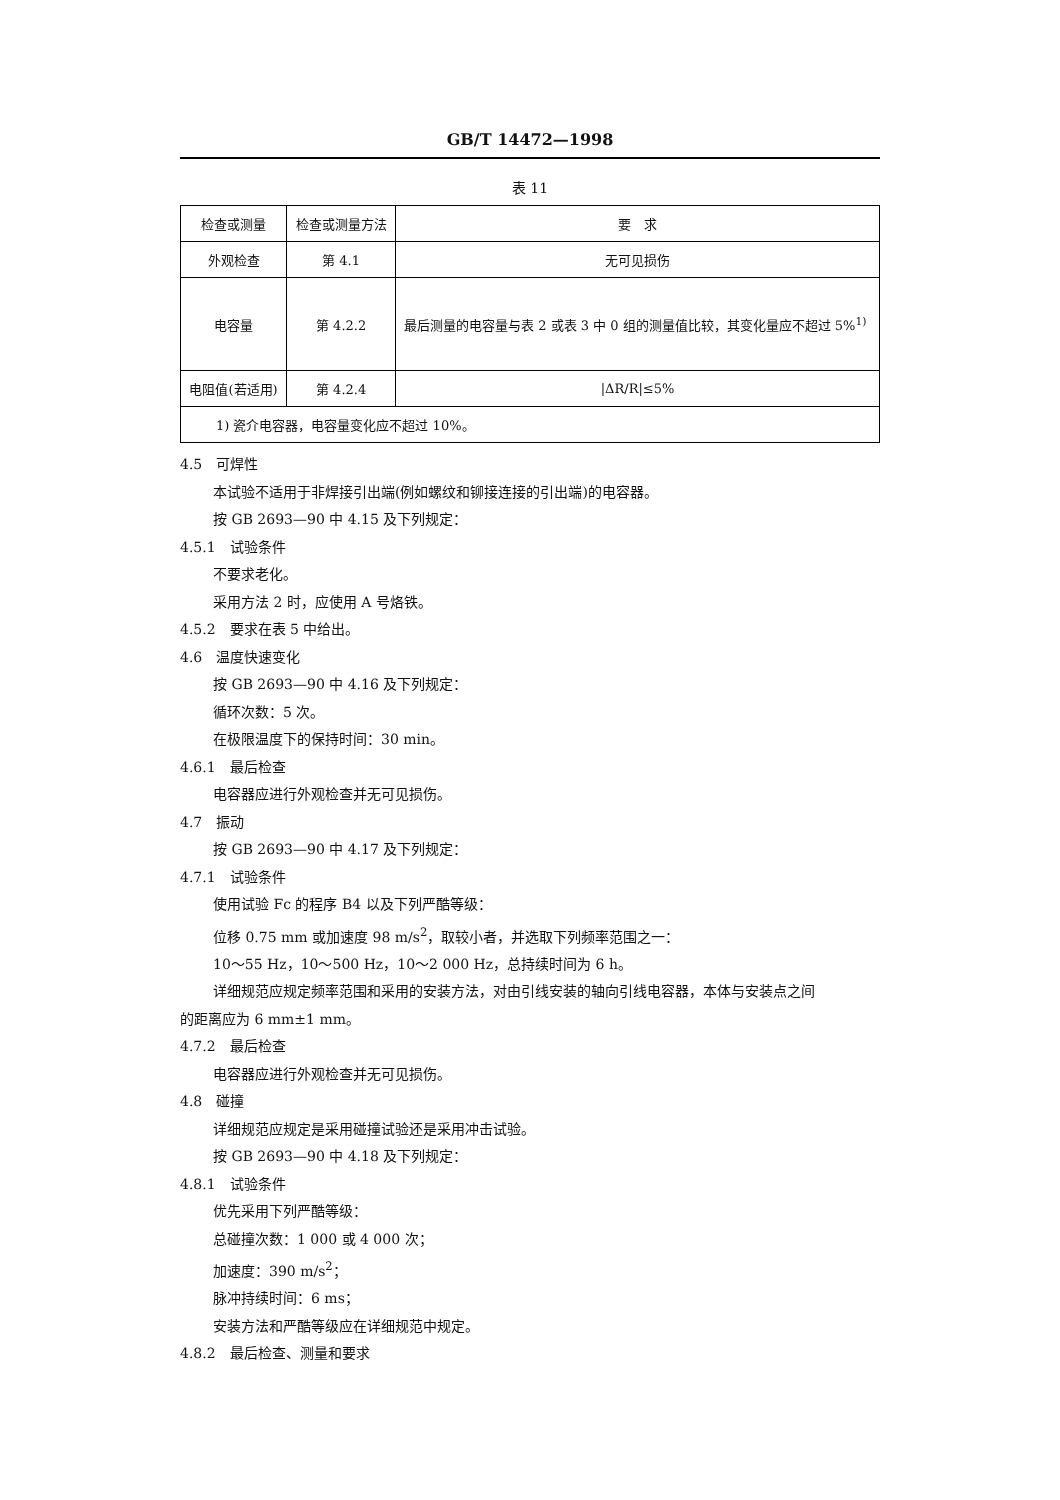GB/T 14472—1998
表 11
| 检查或测量 | 检查或测量方法 | 要 求 |
| --- | --- | --- |
| 外观检查 | 第 4.1 | 无可见损伤 |
| 电容量 | 第 4.2.2 | 最后测量的电容量与表 2 或表 3 中 0 组的测量值比较，其变化量应不超过 5%<sup>1)</sup> |
| 电阻值(若适用) | 第 4.2.4 | /ΔR/R/≤5% |
| 1) 瓷介电容器，电容量变化应不超过 10%。 | | |
4.5　可焊性
本试验不适用于非焊接引出端(例如螺纹和铆接连接的引出端)的电容器。
按 GB 2693—90 中 4.15 及下列规定：
4.5.1　试验条件
不要求老化。
采用方法 2 时，应使用 A 号烙铁。
4.5.2　要求在表 5 中给出。
4.6　温度快速变化
按 GB 2693—90 中 4.16 及下列规定：
循环次数：5 次。
在极限温度下的保持时间：30 min。
4.6.1　最后检查
电容器应进行外观检查并无可见损伤。
4.7　振动
按 GB 2693—90 中 4.17 及下列规定：
4.7.1　试验条件
使用试验 Fc 的程序 B4 以及下列严酷等级：
位移 0.75 mm 或加速度 98 m/s<sup>2</sup>，取较小者，并选取下列频率范围之一：
10～55 Hz，10～500 Hz，10～2 000 Hz，总持续时间为 6 h。
详细规范应规定频率范围和采用的安装方法，对由引线安装的轴向引线电容器，本体与安装点之间
的距离应为 6 mm±1 mm。
4.7.2　最后检查
电容器应进行外观检查并无可见损伤。
4.8　碰撞
详细规范应规定是采用碰撞试验还是采用冲击试验。
按 GB 2693—90 中 4.18 及下列规定：
4.8.1　试验条件
优先采用下列严酷等级：
总碰撞次数：1 000 或 4 000 次；
加速度：390 m/s<sup>2</sup>；
脉冲持续时间：6 ms；
安装方法和严酷等级应在详细规范中规定。
4.8.2　最后检查、测量和要求